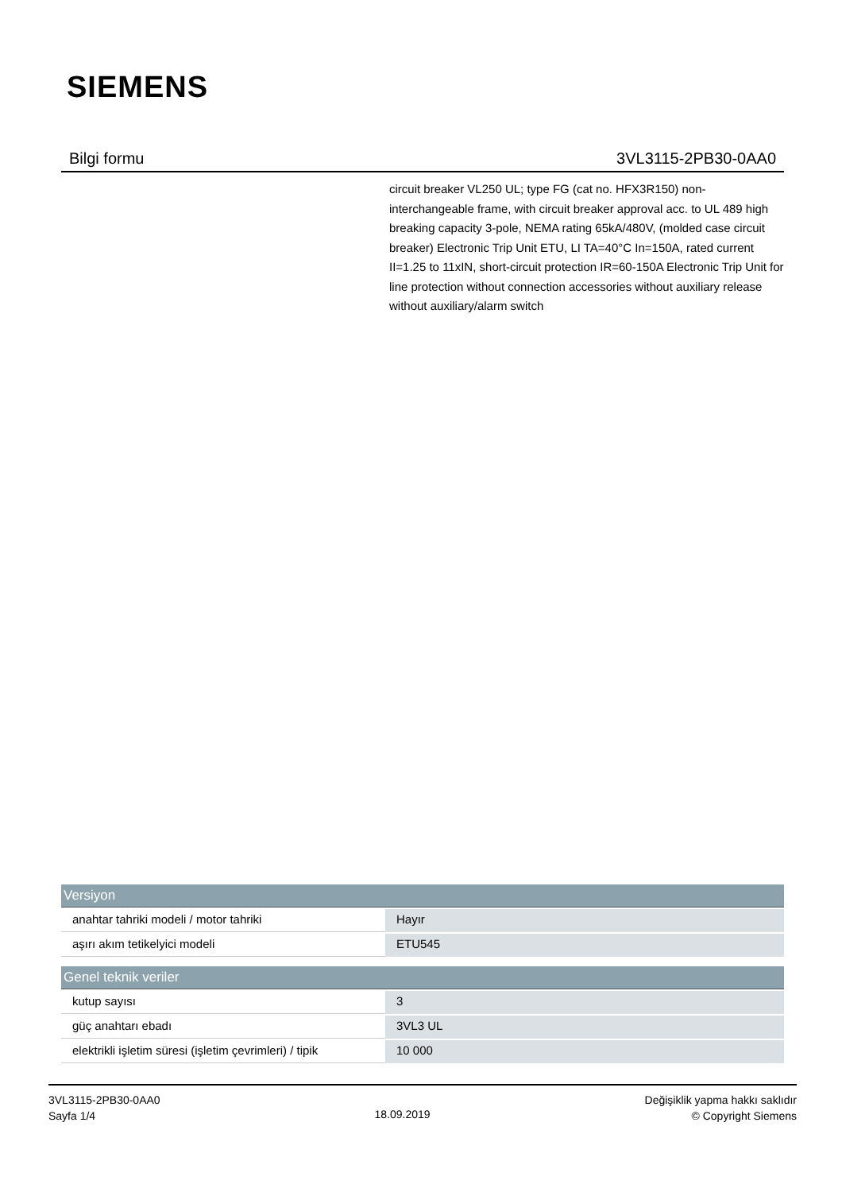SIEMENS
Bilgi formu 3VL3115-2PB30-0AA0
circuit breaker VL250 UL; type FG (cat no. HFX3R150) non-interchangeable frame, with circuit breaker approval acc. to UL 489 high breaking capacity 3-pole, NEMA rating 65kA/480V, (molded case circuit breaker) Electronic Trip Unit ETU, LI TA=40°C In=150A, rated current II=1.25 to 11xIN, short-circuit protection IR=60-150A Electronic Trip Unit for line protection without connection accessories without auxiliary release without auxiliary/alarm switch
| Versiyon | |
| --- | --- |
| anahtar tahriki modeli / motor tahriki | Hayır |
| aşırı akım tetikelyici modeli | ETU545 |
| Genel teknik veriler | |
| kutup sayısı | 3 |
| güç anahtarı ebadı | 3VL3 UL |
| elektrikli işletim süresi (işletim çevrimleri) / tipik | 10 000 |
3VL3115-2PB30-0AA0
Sayfa 1/4
18.09.2019
Değişiklik yapma hakkı saklıdır
© Copyright Siemens